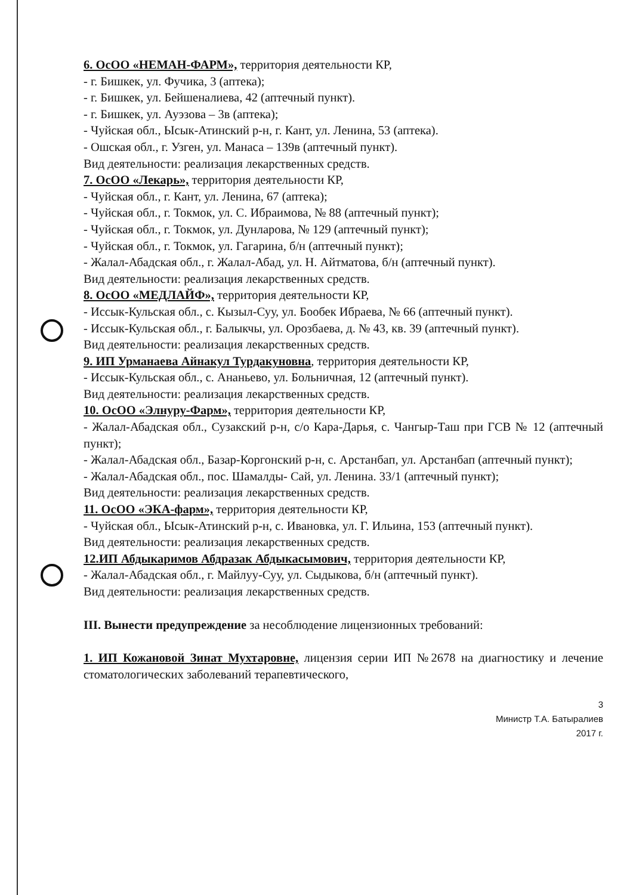6. ОсОО «НЕМАН-ФАРМ», территория деятельности КР,
- г. Бишкек, ул. Фучика, 3 (аптека);
- г. Бишкек, ул. Бейшеналиева, 42 (аптечный пункт).
- г. Бишкек, ул. Ауэзова – 3в (аптека);
- Чуйская обл., Ысык-Атинский р-н, г. Кант, ул. Ленина, 53 (аптека).
- Ошская обл., г. Узген, ул. Манаса – 139в (аптечный пункт).
Вид деятельности: реализация лекарственных средств.
7. ОсОО «Лекарь», территория деятельности КР,
- Чуйская обл., г. Кант, ул. Ленина, 67 (аптека);
- Чуйская обл., г. Токмок, ул. С. Ибраимова, № 88 (аптечный пункт);
- Чуйская обл., г. Токмок, ул. Дунларова, № 129 (аптечный пункт);
- Чуйская обл., г. Токмок, ул. Гагарина, б/н (аптечный пункт);
- Жалал-Абадская обл., г. Жалал-Абад, ул. Н. Айтматова, б/н (аптечный пункт).
Вид деятельности: реализация лекарственных средств.
8. ОсОО «МЕДЛАЙФ», территория деятельности КР,
- Иссык-Кульская обл., с. Кызыл-Суу, ул. Бообек Ибраева, № 66 (аптечный пункт).
- Иссык-Кульская обл., г. Балыкчы, ул. Орозбаева, д. № 43, кв. 39 (аптечный пункт).
Вид деятельности: реализация лекарственных средств.
9. ИП Урманаева Айнакул Турдакуновна, территория деятельности КР,
- Иссык-Кульская обл., с. Ананьево, ул. Больничная, 12 (аптечный пункт).
Вид деятельности: реализация лекарственных средств.
10. ОсОО «Элнуру-Фарм», территория деятельности КР,
- Жалал-Абадская обл., Сузакский р-н, с/о Кара-Дарья, с. Чангыр-Таш при ГСВ № 12 (аптечный пункт);
- Жалал-Абадская обл., Базар-Коргонский р-н, с. Арстанбап, ул. Арстанбап (аптечный пункт);
- Жалал-Абадская обл., пос. Шамалды- Сай, ул. Ленина. 33/1 (аптечный пункт);
Вид деятельности: реализация лекарственных средств.
11. ОсОО «ЭКА-фарм», территория деятельности КР,
- Чуйская обл., Ысык-Атинский р-н, с. Ивановка, ул. Г. Ильина, 153 (аптечный пункт).
Вид деятельности: реализация лекарственных средств.
12.ИП Абдыкаримов Абдразак Абдыкасымович, территория деятельности КР,
- Жалал-Абадская обл., г. Майлуу-Суу, ул. Сыдыкова, б/н (аптечный пункт).
Вид деятельности: реализация лекарственных средств.
III. Вынести предупреждение за несоблюдение лицензионных требований:
1. ИП Кожановой Зинат Мухтаровне, лицензия серии ИП №2678 на диагностику и лечение стоматологических заболеваний терапевтического,
3
Министр Т.А. Батыралиев
2017 г.